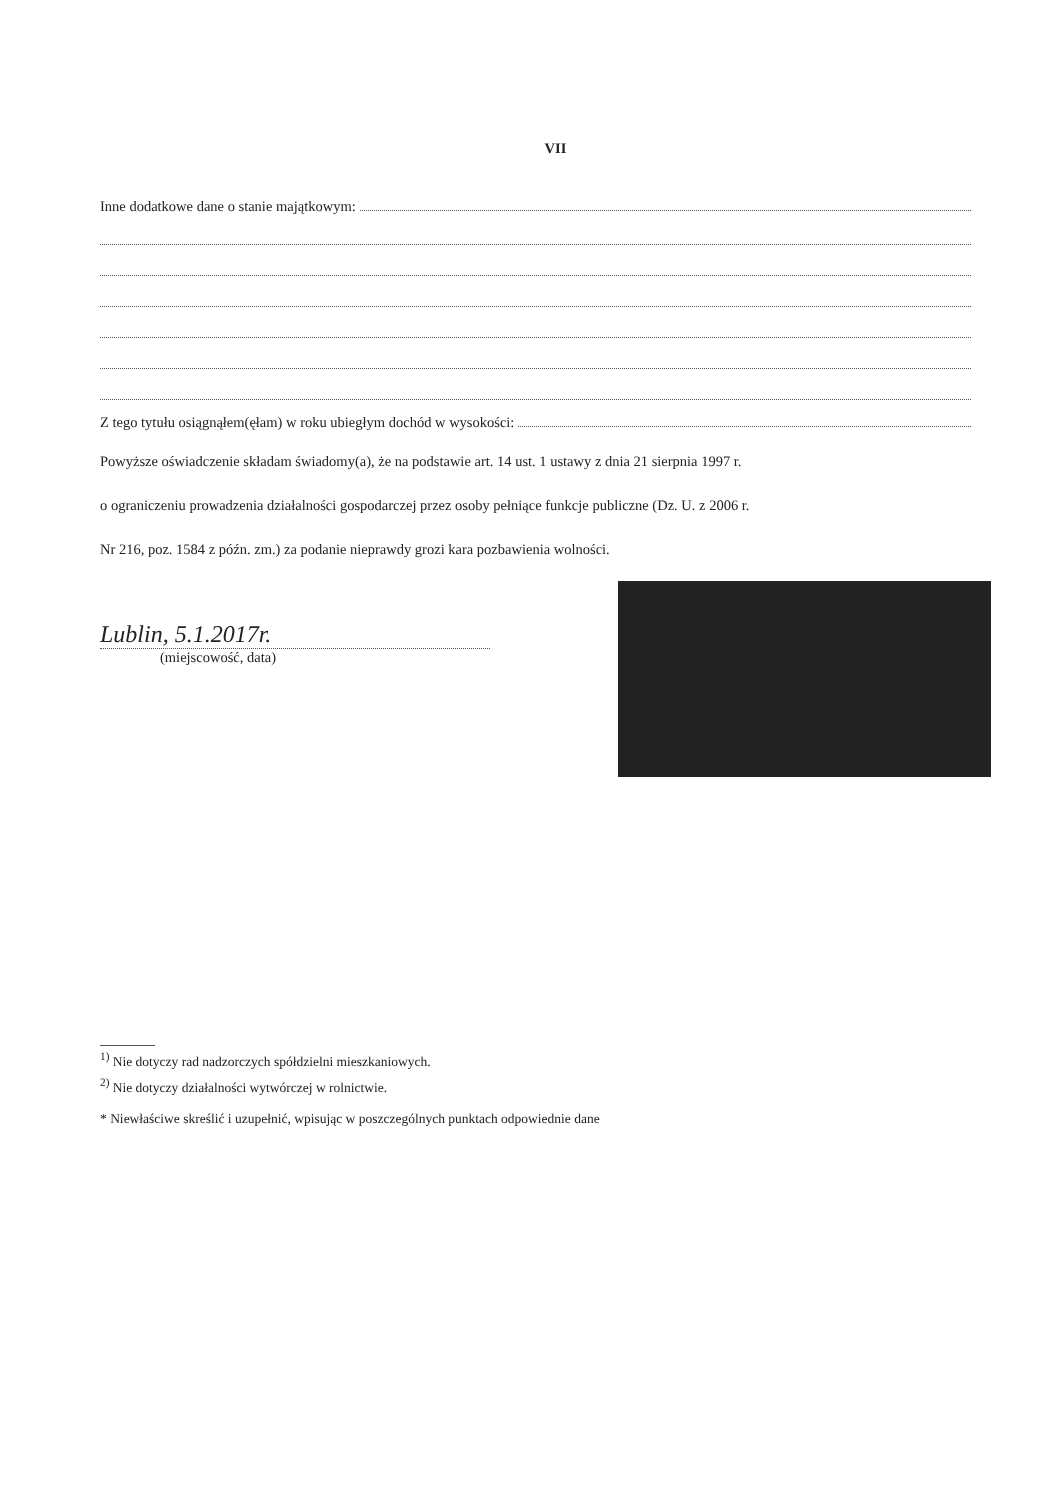VII
Inne dodatkowe dane o stanie majątkowym:
Z tego tytułu osiągnąłem(ęłam) w roku ubiegłym dochód w wysokości:
Powyższe oświadczenie składam świadomy(a), że na podstawie art. 14 ust. 1 ustawy z dnia 21 sierpnia 1997 r.
o ograniczeniu prowadzenia działalności gospodarczej przez osoby pełniące funkcje publiczne (Dz. U. z 2006 r.
Nr 216, poz. 1584 z późn. zm.) za podanie nieprawdy grozi kara pozbawienia wolności.
Lublin, 5.1.2017r.
(miejscowość, data)
<sup>1)</sup> Nie dotyczy rad nadzorczych spółdzielni mieszkaniowych.
<sup>2)</sup> Nie dotyczy działalności wytwórczej w rolnictwie.
* Niewłaściwe skreślić i uzupełnić, wpisując w poszczególnych punktach odpowiednie dane